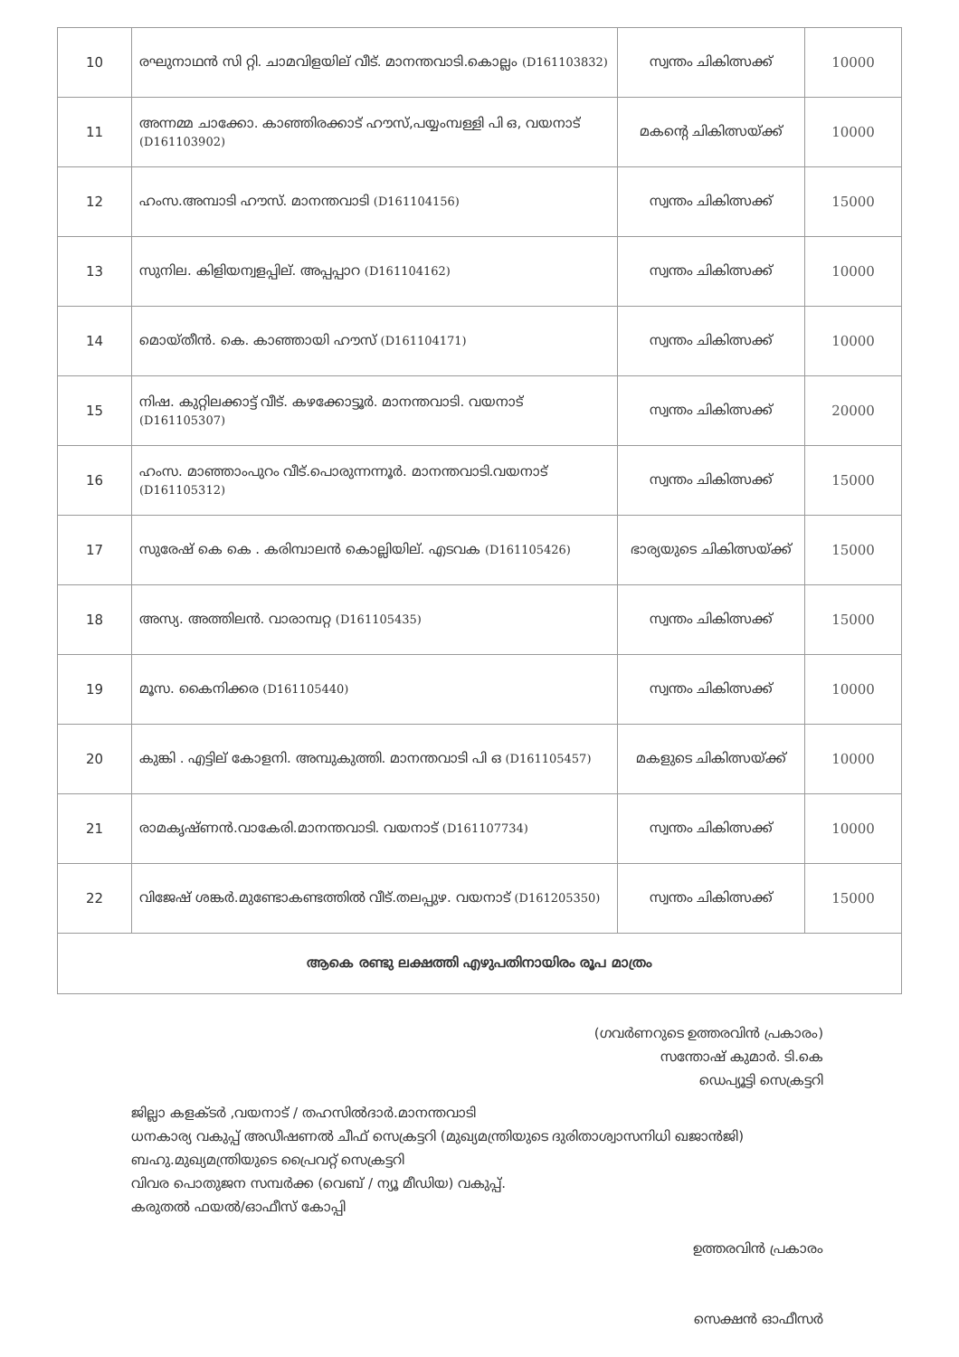| 10 | രഘുനാഥൻ സി റ്റി. ചാമവിളയില് വീട്. മാനന്തവാടി.കൊല്ലം (D161103832) | സ്വന്തം ചികിത്സക്ക് | 10000 |
| 11 | അന്നമ്മ ചാക്കോ. കാഞ്ഞിരക്കാട് ഹൗസ്,പയ്യംമ്പള്ളി പി ഒ, വയനാട് (D161103902) | മകന്റെ ചികിത്സയ്ക്ക് | 10000 |
| 12 | ഹംസ.അമ്പാടി ഹൗസ്. മാനന്തവാടി (D161104156) | സ്വന്തം ചികിത്സക്ക് | 15000 |
| 13 | സുനില. കിളിയന്വളപ്പില്. അപ്പപ്പാറ (D161104162) | സ്വന്തം ചികിത്സക്ക് | 10000 |
| 14 | മൊയ്തീൻ. കെ. കാഞ്ഞായി ഹൗസ് (D161104171) | സ്വന്തം ചികിത്സക്ക് | 10000 |
| 15 | നിഷ. കുറ്റിലക്കാട്ട് വീട്. കഴക്കോട്ടൂർ. മാനന്തവാടി. വയനാട് (D161105307) | സ്വന്തം ചികിത്സക്ക് | 20000 |
| 16 | ഹംസ. മാഞ്ഞാംപുറം വീട്.പൊരുന്നന്നൂർ. മാനന്തവാടി.വയനാട് (D161105312) | സ്വന്തം ചികിത്സക്ക് | 15000 |
| 17 | സുരേഷ് കെ കെ . കരിമ്പാലൻ കൊല്ലിയില്. എടവക (D161105426) | ഭാര്യയുടെ ചികിത്സയ്ക്ക് | 15000 |
| 18 | അസ്യ. അത്തിലൻ. വാരാമ്പറ്റ (D161105435) | സ്വന്തം ചികിത്സക്ക് | 15000 |
| 19 | മൂസ. കൈനിക്കര (D161105440) | സ്വന്തം ചികിത്സക്ക് | 10000 |
| 20 | കുങ്കി . എട്ടില് കോളനി. അമ്പുകുത്തി. മാനന്തവാടി പി ഒ (D161105457) | മകളുടെ ചികിത്സയ്ക്ക് | 10000 |
| 21 | രാമകൃഷ്ണൻ.വാകേരി.മാനന്തവാടി. വയനാട് (D161107734) | സ്വന്തം ചികിത്സക്ക് | 10000 |
| 22 | വിജേഷ് ശങ്കർ.മുണ്ടോകണ്ടത്തിൽ വീട്.തലപ്പുഴ. വയനാട് (D161205350) | സ്വന്തം ചികിത്സക്ക് | 15000 |
| ആകെ രണ്ടു ലക്ഷത്തി എഴുപതിനായിരം രൂപ മാത്രം | | | |
(ഗവർണറുടെ ഉത്തരവിൻ പ്രകാരം)
സന്തോഷ് കുമാർ. ടി.കെ
ഡെപ്യൂട്ടി സെക്രട്ടറി
ജില്ലാ കളക്ടർ ,വയനാട് / തഹസിൽദാർ.മാനന്തവാടി
ധനകാര്യ വകുപ്പ് അഡീഷണൽ ചീഫ് സെക്രട്ടറി (മുഖ്യമന്ത്രിയുടെ ദുരിതാശ്വാസനിധി ഖജാൻജി)
ബഹു.മുഖ്യമന്ത്രിയുടെ പ്രൈവറ്റ് സെക്രട്ടറി
വിവര പൊതുജന സമ്പർക്ക (വെബ് / ന്യൂ മീഡിയ) വകുപ്പ്.
കരുതൽ ഫയൽ/ഓഫീസ് കോപ്പി
ഉത്തരവിൻ പ്രകാരം
സെക്ഷൻ ഓഫീസർ